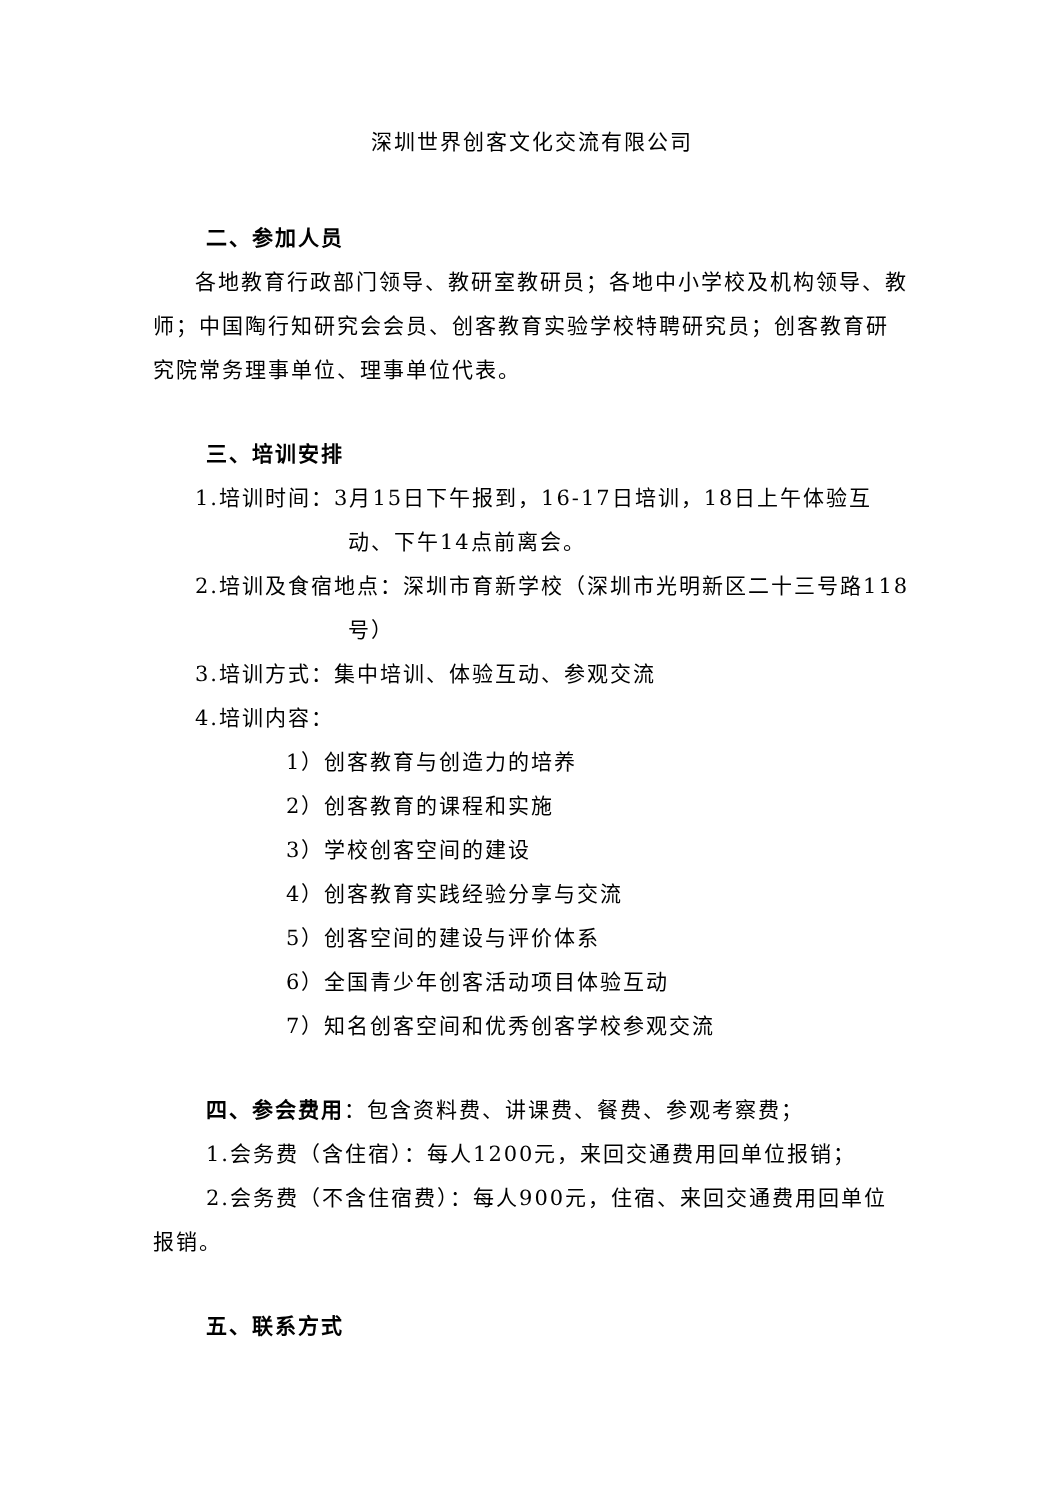深圳世界创客文化交流有限公司
二、参加人员
各地教育行政部门领导、教研室教研员；各地中小学校及机构领导、教师；中国陶行知研究会会员、创客教育实验学校特聘研究员；创客教育研究院常务理事单位、理事单位代表。
三、培训安排
1.培训时间：3月15日下午报到，16-17日培训，18日上午体验互动、下午14点前离会。
2.培训及食宿地点：深圳市育新学校（深圳市光明新区二十三号路118号）
3.培训方式：集中培训、体验互动、参观交流
4.培训内容：
1）创客教育与创造力的培养
2）创客教育的课程和实施
3）学校创客空间的建设
4）创客教育实践经验分享与交流
5）创客空间的建设与评价体系
6）全国青少年创客活动项目体验互动
7）知名创客空间和优秀创客学校参观交流
四、参会费用：包含资料费、讲课费、餐费、参观考察费；
1.会务费（含住宿）：每人1200元，来回交通费用回单位报销；
2.会务费（不含住宿费）：每人900元，住宿、来回交通费用回单位报销。
五、联系方式